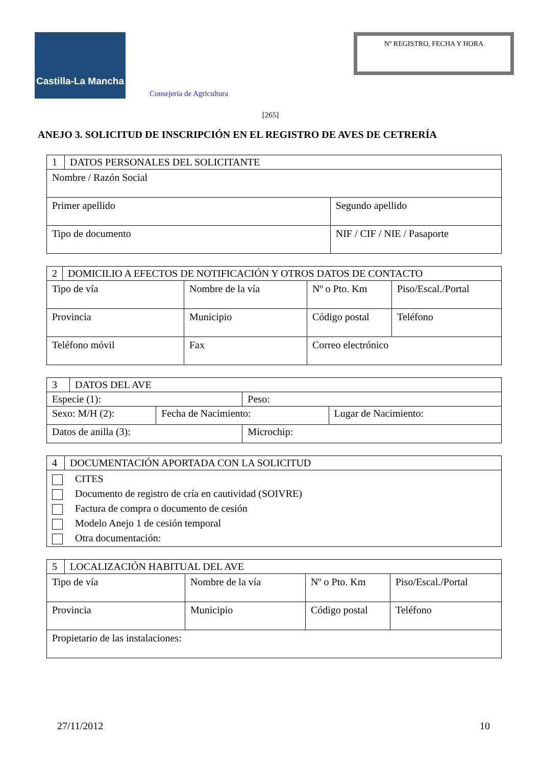Castilla-La Mancha
Consejería de Agricultura
Nº REGISTRO, FECHA Y HORA
[265]
ANEJO 3. SOLICITUD DE INSCRIPCIÓN EN EL REGISTRO DE AVES DE CETRERÍA
| 1 | DATOS PERSONALES DEL SOLICITANTE | |
| Nombre / Razón Social | | |
| Primer apellido | | Segundo apellido |
| Tipo de documento | | NIF / CIF / NIE / Pasaporte |
| 2 | DOMICILIO A EFECTOS DE NOTIFICACIÓN Y OTROS DATOS DE CONTACTO | | | |
| Tipo de vía | | Nombre de la vía | Nº o Pto. Km | Piso/Escal./Portal |
| Provincia | | Municipio | Código postal | Teléfono |
| Teléfono móvil | | Fax | Correo electrónico | |
| 3 | DATOS DEL AVE | | | |
| Especie (1): | | | Peso: | |
| Sexo: M/H (2): | | Fecha de Nacimiento: | | Lugar de Nacimiento: |
| Datos de anilla (3): | | | Microchip: | |
| 4 | DOCUMENTACIÓN APORTADA CON LA SOLICITUD |
| CITES Documento de registro de cría en cautividad (SOIVRE) Factura de compra o documento de cesión Modelo Anejo 1 de cesión temporal Otra documentación: | |
| 5 | LOCALIZACIÓN HABITUAL DEL AVE | | | |
| Tipo de vía | | Nombre de la vía | Nº o Pto. Km | Piso/Escal./Portal |
| Provincia | | Municipio | Código postal | Teléfono |
| Propietario de las instalaciones: | | | | |
27/11/2012 10